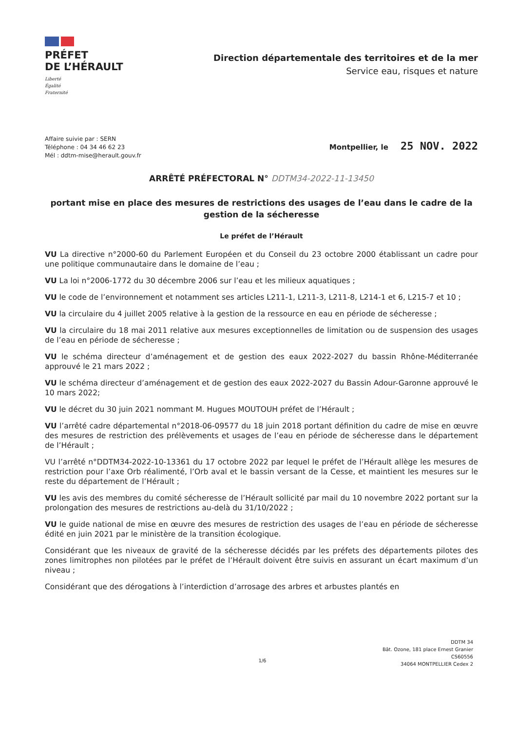PRÉFET
DE L’HÉRAULT
Liberté
Égalité
Fraternité
Direction départementale des territoires et de la mer
Service eau, risques et nature
Affaire suivie par : SERN
Téléphone : 04 34 46 62 23
Mél : ddtm-mise@herault.gouv.fr
Montpellier, le 25 NOV. 2022
ARRÊTÉ PRÉFECTORAL N° DDTM34-2022-11-13450
portant mise en place des mesures de restrictions des usages de l’eau dans le cadre de la gestion de la sécheresse
Le préfet de l’Hérault
VU La directive n°2000-60 du Parlement Européen et du Conseil du 23 octobre 2000 établissant un cadre pour une politique communautaire dans le domaine de l’eau ;
VU La loi n°2006-1772 du 30 décembre 2006 sur l’eau et les milieux aquatiques ;
VU le code de l’environnement et notamment ses articles L211-1, L211-3, L211-8, L214-1 et 6, L215-7 et 10 ;
VU la circulaire du 4 juillet 2005 relative à la gestion de la ressource en eau en période de sécheresse ;
VU la circulaire du 18 mai 2011 relative aux mesures exceptionnelles de limitation ou de suspension des usages de l’eau en période de sécheresse ;
VU le schéma directeur d’aménagement et de gestion des eaux 2022-2027 du bassin Rhône-Méditerranée approuvé le 21 mars 2022 ;
VU le schéma directeur d’aménagement et de gestion des eaux 2022-2027 du Bassin Adour-Garonne approuvé le 10 mars 2022;
VU le décret du 30 juin 2021 nommant M. Hugues MOUTOUH préfet de l’Hérault ;
VU l’arrêté cadre départemental n°2018-06-09577 du 18 juin 2018 portant définition du cadre de mise en œuvre des mesures de restriction des prélèvements et usages de l’eau en période de sécheresse dans le département de l’Hérault ;
VU l’arrêté n°DDTM34-2022-10-13361 du 17 octobre 2022 par lequel le préfet de l’Hérault allège les mesures de restriction pour l’axe Orb réalimenté, l’Orb aval et le bassin versant de la Cesse, et maintient les mesures sur le reste du département de l’Hérault ;
VU les avis des membres du comité sécheresse de l’Hérault sollicité par mail du 10 novembre 2022 portant sur la prolongation des mesures de restrictions au-delà du 31/10/2022 ;
VU le guide national de mise en œuvre des mesures de restriction des usages de l’eau en période de sécheresse édité en juin 2021 par le ministère de la transition écologique.
Considérant que les niveaux de gravité de la sécheresse décidés par les préfets des départements pilotes des zones limitrophes non pilotées par le préfet de l’Hérault doivent être suivis en assurant un écart maximum d’un niveau ;
Considérant que des dérogations à l’interdiction d’arrosage des arbres et arbustes plantés en
1/6
DDTM 34
Bât. Ozone, 181 place Ernest Granier
CS60556
34064 MONTPELLIER Cedex 2